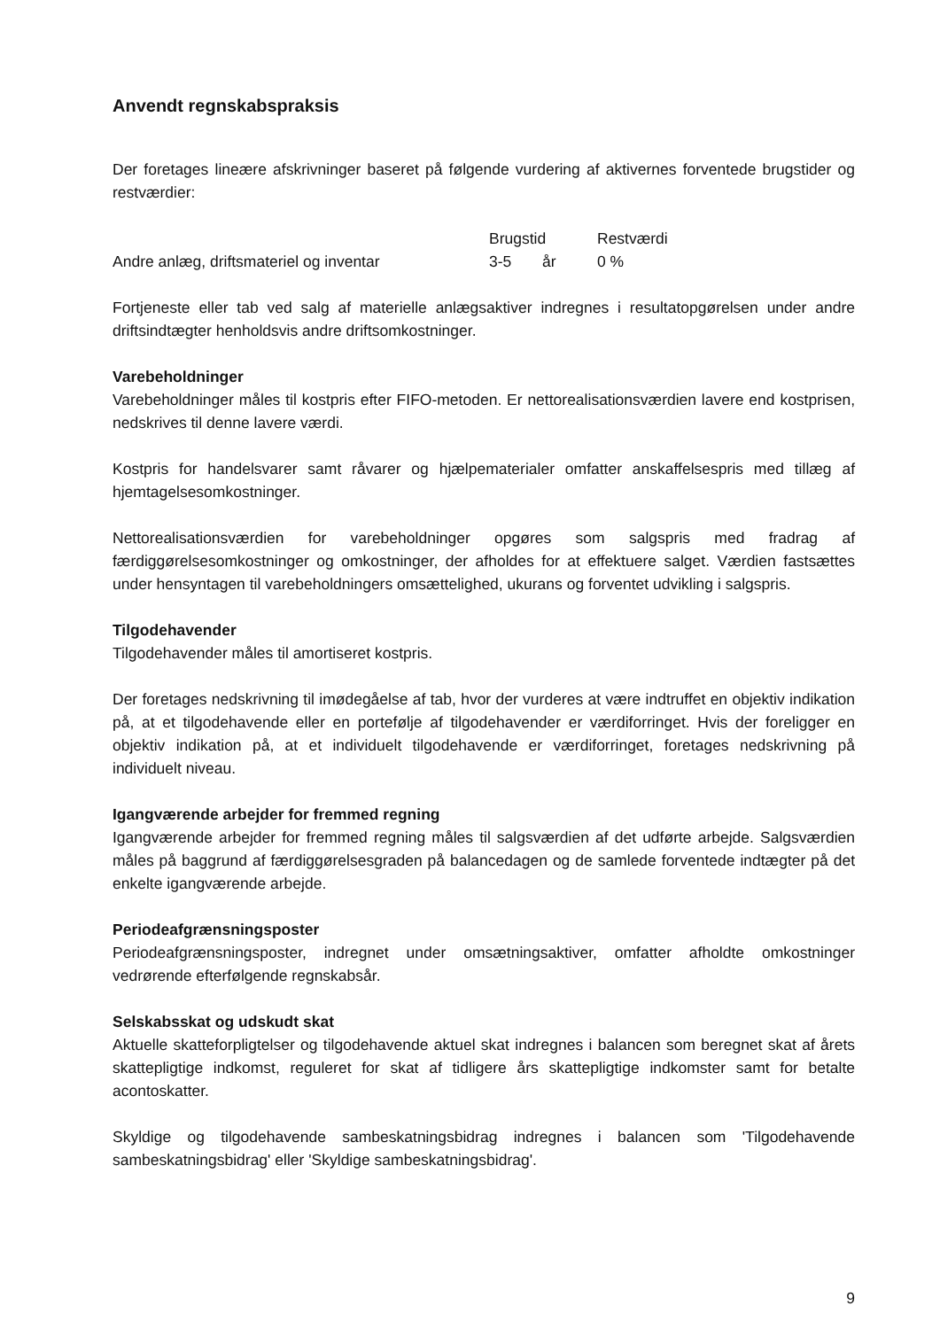Anvendt regnskabspraksis
Der foretages lineære afskrivninger baseret på følgende vurdering af aktivernes forventede brugstider og restværdier:
| | Brugstid | | Restværdi |
| --- | --- | --- | --- |
| Andre anlæg, driftsmateriel og inventar | 3-5 | år | 0 % |
Fortjeneste eller tab ved salg af materielle anlægsaktiver indregnes i resultatopgørelsen under andre driftsindtægter henholdsvis andre driftsomkostninger.
Varebeholdninger
Varebeholdninger måles til kostpris efter FIFO-metoden. Er nettorealisationsværdien lavere end kostprisen, nedskrives til denne lavere værdi.
Kostpris for handelsvarer samt råvarer og hjælpematerialer omfatter anskaffelsespris med tillæg af hjemtagelsesomkostninger.
Nettorealisationsværdien for varebeholdninger opgøres som salgspris med fradrag af færdiggørelsesomkostninger og omkostninger, der afholdes for at effektuere salget. Værdien fastsættes under hensyntagen til varebeholdningers omsættelighed, ukurans og forventet udvikling i salgspris.
Tilgodehavender
Tilgodehavender måles til amortiseret kostpris.
Der foretages nedskrivning til imødegåelse af tab, hvor der vurderes at være indtruffet en objektiv indikation på, at et tilgodehavende eller en portefølje af tilgodehavender er værdiforringet. Hvis der foreligger en objektiv indikation på, at et individuelt tilgodehavende er værdiforringet, foretages nedskrivning på individuelt niveau.
Igangværende arbejder for fremmed regning
Igangværende arbejder for fremmed regning måles til salgsværdien af det udførte arbejde. Salgsværdien måles på baggrund af færdiggørelsesgraden på balancedagen og de samlede forventede indtægter på det enkelte igangværende arbejde.
Periodeafgrænsningsposter
Periodeafgrænsningsposter, indregnet under omsætningsaktiver, omfatter afholdte omkostninger vedrørende efterfølgende regnskabsår.
Selskabsskat og udskudt skat
Aktuelle skatteforpligtelser og tilgodehavende aktuel skat indregnes i balancen som beregnet skat af årets skattepligtige indkomst, reguleret for skat af tidligere års skattepligtige indkomster samt for betalte acontoskatter.
Skyldige og tilgodehavende sambeskatningsbidrag indregnes i balancen som 'Tilgodehavende sambeskatningsbidrag' eller 'Skyldige sambeskatningsbidrag'.
9